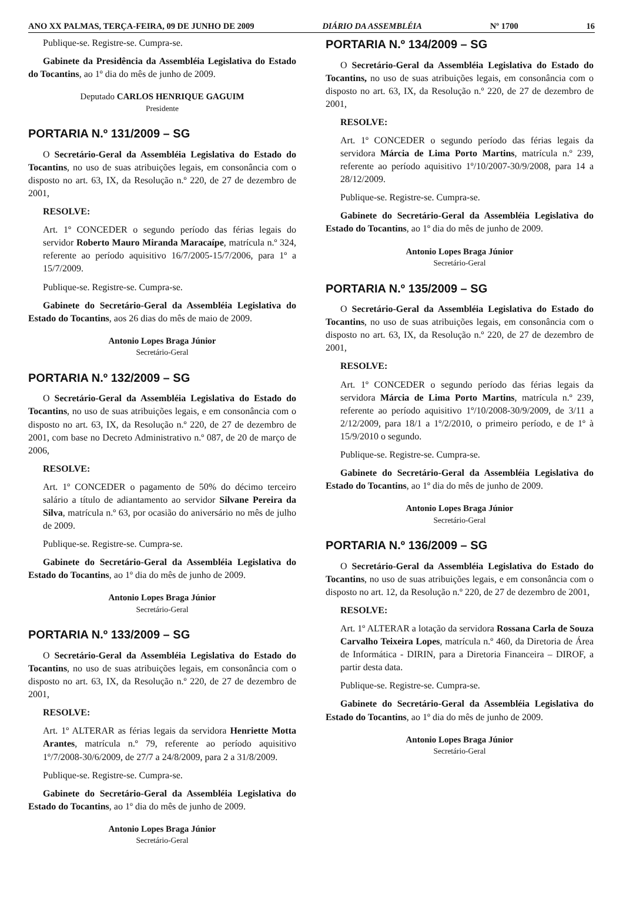ANO XX PALMAS, TERÇA-FEIRA, 09 DE JUNHO DE 2009 DIÁRIO DA ASSEMBLÉIA Nº 1700 16
Publique-se. Registre-se. Cumpra-se.
Gabinete da Presidência da Assembléia Legislativa do Estado do Tocantins, ao 1º dia do mês de junho de 2009.
Deputado CARLOS HENRIQUE GAGUIM
Presidente
PORTARIA N.º 131/2009 – SG
O Secretário-Geral da Assembléia Legislativa do Estado do Tocantins, no uso de suas atribuições legais, em consonância com o disposto no art. 63, IX, da Resolução n.º 220, de 27 de dezembro de 2001,
RESOLVE:
Art. 1º CONCEDER o segundo período das férias legais do servidor Roberto Mauro Miranda Maracaípe, matrícula n.º 324, referente ao período aquisitivo 16/7/2005-15/7/2006, para 1º a 15/7/2009.
Publique-se. Registre-se. Cumpra-se.
Gabinete do Secretário-Geral da Assembléia Legislativa do Estado do Tocantins, aos 26 dias do mês de maio de 2009.
Antonio Lopes Braga Júnior
Secretário-Geral
PORTARIA N.º 132/2009 – SG
O Secretário-Geral da Assembléia Legislativa do Estado do Tocantins, no uso de suas atribuições legais, e em consonância com o disposto no art. 63, IX, da Resolução n.º 220, de 27 de dezembro de 2001, com base no Decreto Administrativo n.º 087, de 20 de março de 2006,
RESOLVE:
Art. 1º CONCEDER o pagamento de 50% do décimo terceiro salário a título de adiantamento ao servidor Silvane Pereira da Silva, matrícula n.º 63, por ocasião do aniversário no mês de julho de 2009.
Publique-se. Registre-se. Cumpra-se.
Gabinete do Secretário-Geral da Assembléia Legislativa do Estado do Tocantins, ao 1º dia do mês de junho de 2009.
Antonio Lopes Braga Júnior
Secretário-Geral
PORTARIA N.º 133/2009 – SG
O Secretário-Geral da Assembléia Legislativa do Estado do Tocantins, no uso de suas atribuições legais, em consonância com o disposto no art. 63, IX, da Resolução n.º 220, de 27 de dezembro de 2001,
RESOLVE:
Art. 1º ALTERAR as férias legais da servidora Henriette Motta Arantes, matrícula n.º 79, referente ao período aquisitivo 1º/7/2008-30/6/2009, de 27/7 a 24/8/2009, para 2 a 31/8/2009.
Publique-se. Registre-se. Cumpra-se.
Gabinete do Secretário-Geral da Assembléia Legislativa do Estado do Tocantins, ao 1º dia do mês de junho de 2009.
Antonio Lopes Braga Júnior
Secretário-Geral
PORTARIA N.º 134/2009 – SG
O Secretário-Geral da Assembléia Legislativa do Estado do Tocantins, no uso de suas atribuições legais, em consonância com o disposto no art. 63, IX, da Resolução n.º 220, de 27 de dezembro de 2001,
RESOLVE:
Art. 1º CONCEDER o segundo período das férias legais da servidora Márcia de Lima Porto Martins, matrícula n.º 239, referente ao período aquisitivo 1º/10/2007-30/9/2008, para 14 a 28/12/2009.
Publique-se. Registre-se. Cumpra-se.
Gabinete do Secretário-Geral da Assembléia Legislativa do Estado do Tocantins, ao 1º dia do mês de junho de 2009.
Antonio Lopes Braga Júnior
Secretário-Geral
PORTARIA N.º 135/2009 – SG
O Secretário-Geral da Assembléia Legislativa do Estado do Tocantins, no uso de suas atribuições legais, em consonância com o disposto no art. 63, IX, da Resolução n.º 220, de 27 de dezembro de 2001,
RESOLVE:
Art. 1º CONCEDER o segundo período das férias legais da servidora Márcia de Lima Porto Martins, matrícula n.º 239, referente ao período aquisitivo 1º/10/2008-30/9/2009, de 3/11 a 2/12/2009, para 18/1 a 1º/2/2010, o primeiro período, e de 1º à 15/9/2010 o segundo.
Publique-se. Registre-se. Cumpra-se.
Gabinete do Secretário-Geral da Assembléia Legislativa do Estado do Tocantins, ao 1º dia do mês de junho de 2009.
Antonio Lopes Braga Júnior
Secretário-Geral
PORTARIA N.º 136/2009 – SG
O Secretário-Geral da Assembléia Legislativa do Estado do Tocantins, no uso de suas atribuições legais, e em consonância com o disposto no art. 12, da Resolução n.º 220, de 27 de dezembro de 2001,
RESOLVE:
Art. 1º ALTERAR a lotação da servidora Rossana Carla de Souza Carvalho Teixeira Lopes, matrícula n.º 460, da Diretoria de Área de Informática - DIRIN, para a Diretoria Financeira – DIROF, a partir desta data.
Publique-se. Registre-se. Cumpra-se.
Gabinete do Secretário-Geral da Assembléia Legislativa do Estado do Tocantins, ao 1º dia do mês de junho de 2009.
Antonio Lopes Braga Júnior
Secretário-Geral